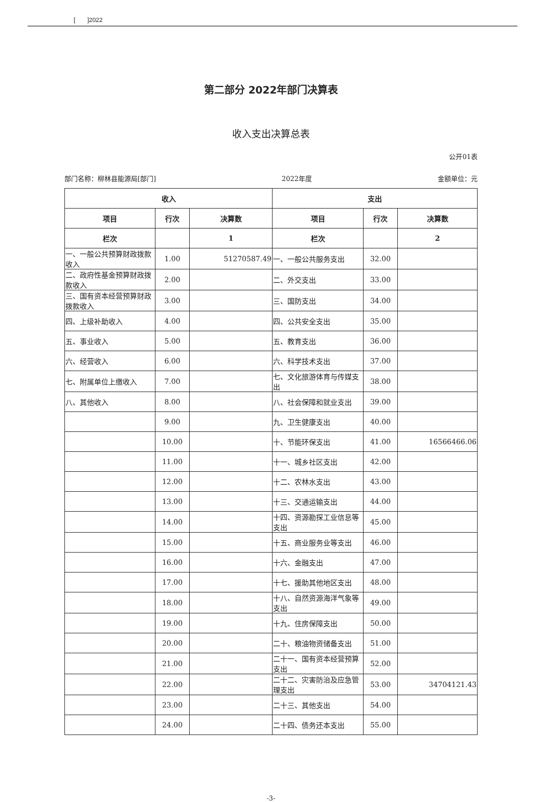[ ]2022
第二部分 2022年部门决算表
收入支出决算总表
公开01表
部门名称：柳林县能源局[部门] 2022年度 金额单位：元
| 收入 | | | 支出 | | |
| --- | --- | --- | --- | --- | --- |
| 项目 | 行次 | 决算数 | 项目 | 行次 | 决算数 |
| 栏次 | | 1 | 栏次 | | 2 |
| 一、一般公共预算财政拨款收入 | 1.00 | 51270587.49 | 一、一般公共服务支出 | 32.00 | |
| 二、政府性基金预算财政拨款收入 | 2.00 | | 二、外交支出 | 33.00 | |
| 三、国有资本经营预算财政拨款收入 | 3.00 | | 三、国防支出 | 34.00 | |
| 四、上级补助收入 | 4.00 | | 四、公共安全支出 | 35.00 | |
| 五、事业收入 | 5.00 | | 五、教育支出 | 36.00 | |
| 六、经营收入 | 6.00 | | 六、科学技术支出 | 37.00 | |
| 七、附属单位上缴收入 | 7.00 | | 七、文化旅游体育与传媒支出 | 38.00 | |
| 八、其他收入 | 8.00 | | 八、社会保障和就业支出 | 39.00 | |
| | 9.00 | | 九、卫生健康支出 | 40.00 | |
| | 10.00 | | 十、节能环保支出 | 41.00 | 16566466.06 |
| | 11.00 | | 十一、城乡社区支出 | 42.00 | |
| | 12.00 | | 十二、农林水支出 | 43.00 | |
| | 13.00 | | 十三、交通运输支出 | 44.00 | |
| | 14.00 | | 十四、资源勘探工业信息等支出 | 45.00 | |
| | 15.00 | | 十五、商业服务业等支出 | 46.00 | |
| | 16.00 | | 十六、金融支出 | 47.00 | |
| | 17.00 | | 十七、援助其他地区支出 | 48.00 | |
| | 18.00 | | 十八、自然资源海洋气象等支出 | 49.00 | |
| | 19.00 | | 十九、住房保障支出 | 50.00 | |
| | 20.00 | | 二十、粮油物资储备支出 | 51.00 | |
| | 21.00 | | 二十一、国有资本经营预算支出 | 52.00 | |
| | 22.00 | | 二十二、灾害防治及应急管理支出 | 53.00 | 34704121.43 |
| | 23.00 | | 二十三、其他支出 | 54.00 | |
| | 24.00 | | 二十四、债务还本支出 | 55.00 | |
-3-